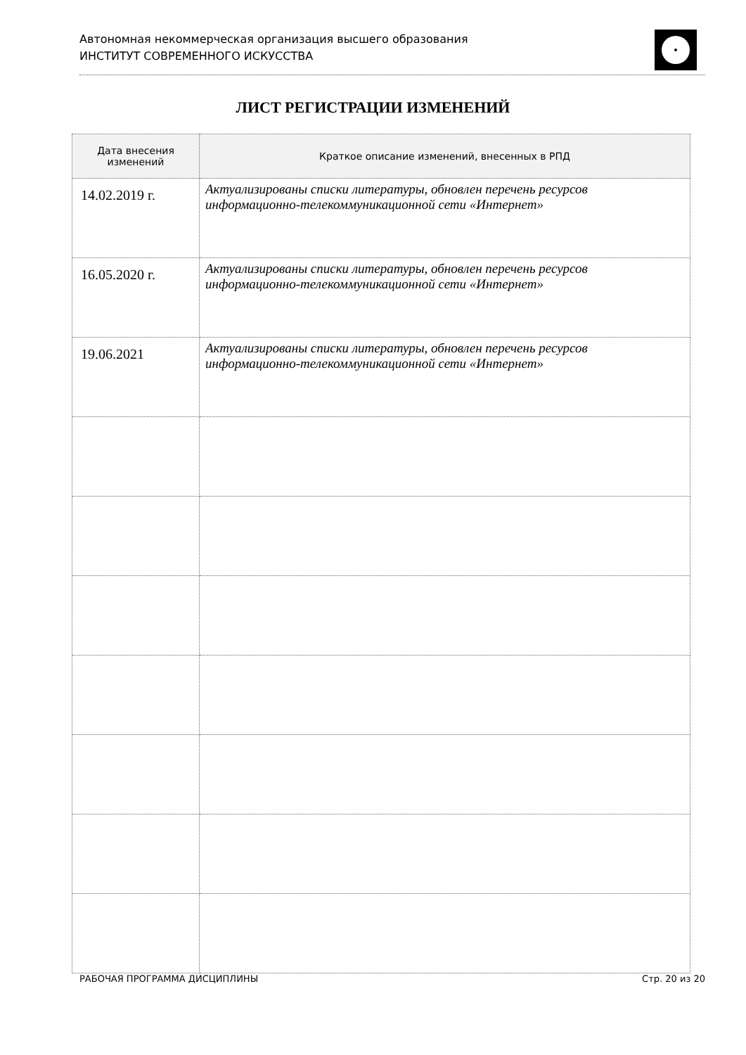Автономная некоммерческая организация высшего образования
ИНСТИТУТ СОВРЕМЕННОГО ИСКУССТВА
ЛИСТ РЕГИСТРАЦИИ ИЗМЕНЕНИЙ
| Дата внесения изменений | Краткое описание изменений, внесенных в РПД |
| --- | --- |
| 14.02.2019 г. | Актуализированы списки литературы, обновлен перечень ресурсов информационно-телекоммуникационной сети «Интернет» |
| 16.05.2020 г. | Актуализированы списки литературы, обновлен перечень ресурсов информационно-телекоммуникационной сети «Интернет» |
| 19.06.2021 | Актуализированы списки литературы, обновлен перечень ресурсов информационно-телекоммуникационной сети «Интернет» |
РАБОЧАЯ ПРОГРАММА ДИСЦИПЛИНЫ Стр. 20 из 20